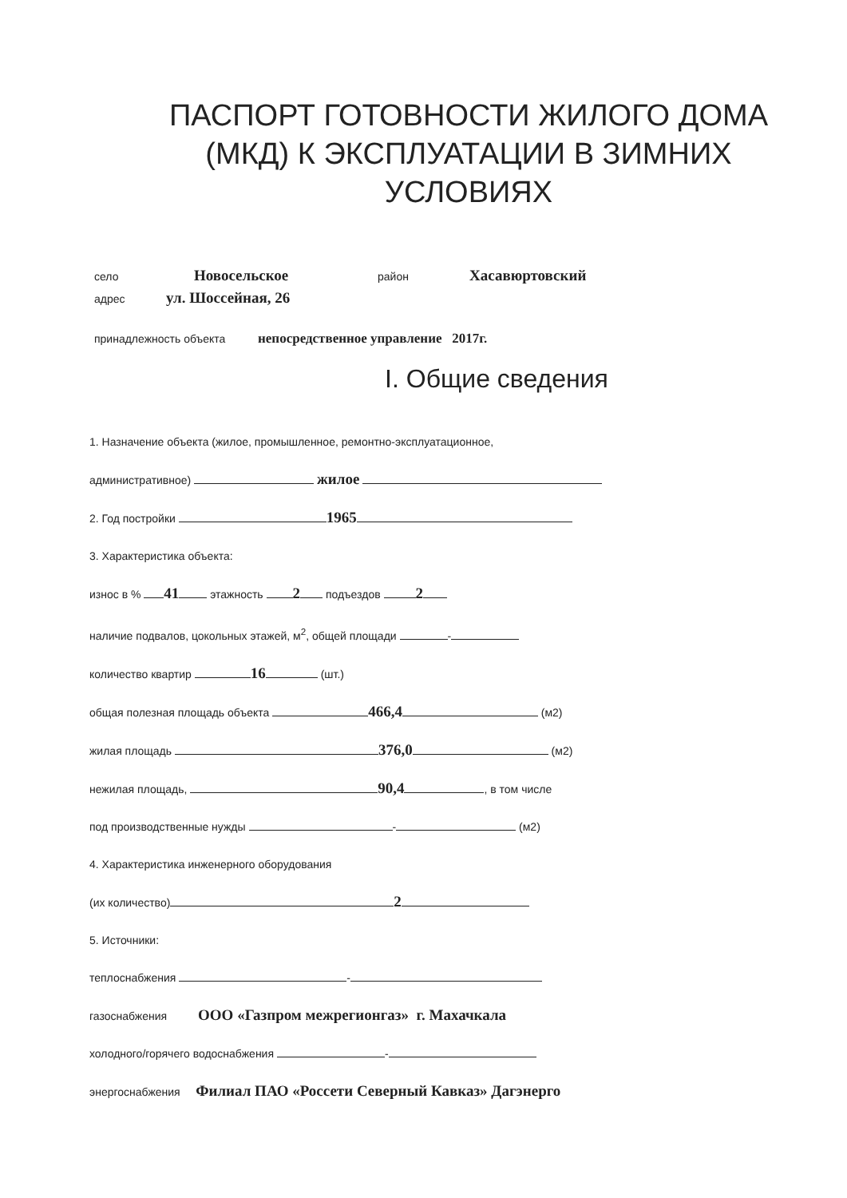ПАСПОРТ ГОТОВНОСТИ ЖИЛОГО ДОМА
(МКД) К ЭКСПЛУАТАЦИИ В ЗИМНИХ
УСЛОВИЯХ
село Новосельское район Хасавюртовский
адрес ул. Шоссейная, 26
принадлежность объекта непосредственное управление 2017г.
I. Общие сведения
1. Назначение объекта (жилое, промышленное, ремонтно-эксплуатационное,
административное) жилое
2. Год постройки 1965
3. Характеристика объекта:
износ в % 41 этажность 2 подъездов 2
наличие подвалов, цокольных этажей, м<sup>2</sup>, общей площади -
количество квартир 16 (шт.)
общая полезная площадь объекта 466,4 (м2)
жилая площадь 376,0 (м2)
нежилая площадь, 90,4 , в том числе
под производственные нужды - (м2)
4. Характеристика инженерного оборудования
(их количество) 2
5. Источники:
теплоснабжения -
газоснабжения ООО «Газпром межрегионгаз» г. Махачкала
холодного/горячего водоснабжения -
энергоснабжения Филиал ПАО «Россети Северный Кавказ» Дагэнерго